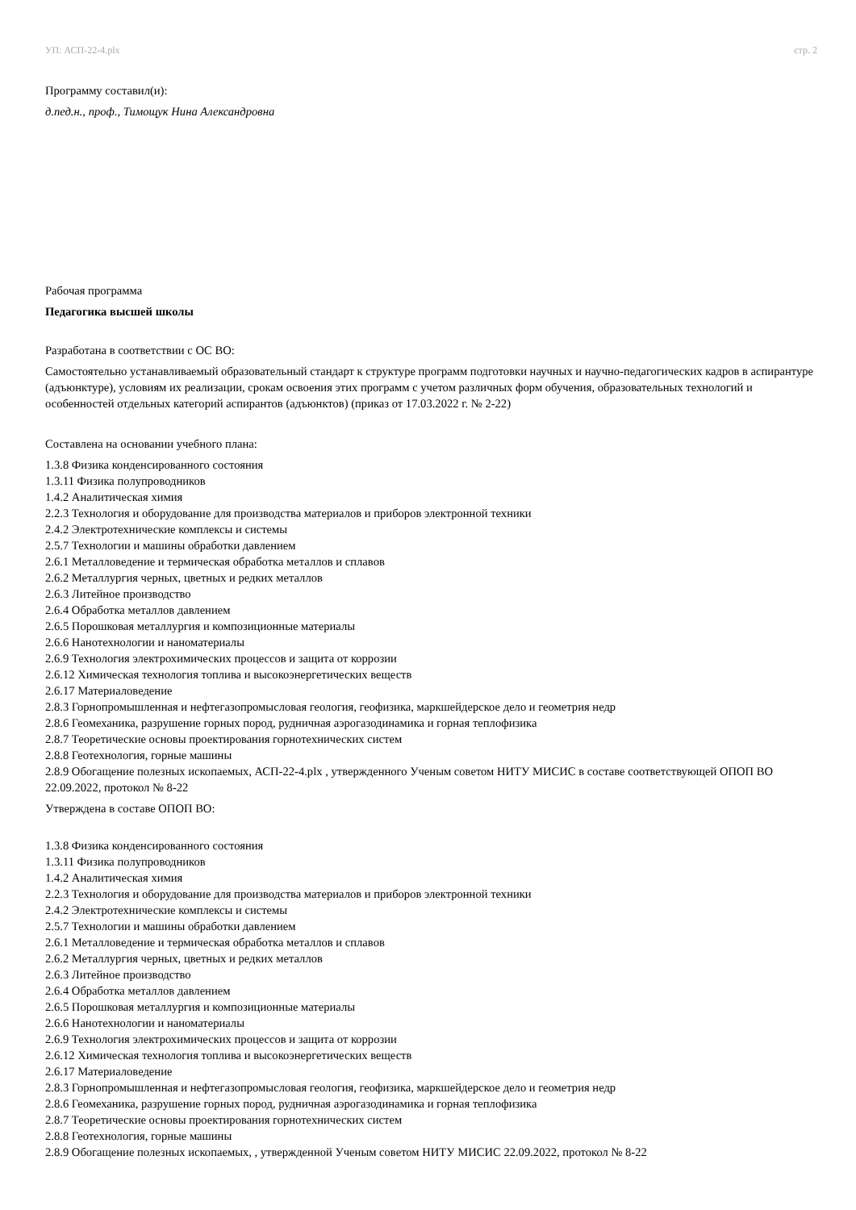УП: АСП-22-4.plx стр. 2
Программу составил(и):
д.пед.н., проф., Тимощук Нина Александровна
Рабочая программа
Педагогика высшей школы
Разработана в соответствии с ОС ВО:
Самостоятельно устанавливаемый образовательный стандарт к структуре программ подготовки научных и научно-педагогических кадров в аспирантуре (адъюнктуре), условиям их реализации, срокам освоения этих программ с учетом различных форм обучения, образовательных технологий и особенностей отдельных категорий аспирантов (адъюнктов) (приказ от 17.03.2022 г. № 2-22)
Составлена на основании учебного плана:
1.3.8 Физика конденсированного состояния
1.3.11 Физика полупроводников
1.4.2 Аналитическая химия
2.2.3 Технология и оборудование для производства материалов и приборов электронной техники
2.4.2 Электротехнические комплексы и системы
2.5.7 Технологии и машины обработки давлением
2.6.1 Металловедение и термическая обработка металлов и сплавов
2.6.2 Металлургия черных, цветных и редких металлов
2.6.3 Литейное производство
2.6.4 Обработка металлов давлением
2.6.5 Порошковая металлургия и композиционные материалы
2.6.6 Нанотехнологии и наноматериалы
2.6.9 Технология электрохимических процессов и защита от коррозии
2.6.12 Химическая технология топлива и высокоэнергетических веществ
2.6.17 Материаловедение
2.8.3 Горнопромышленная и нефтегазопромысловая геология, геофизика, маркшейдерское дело и геометрия недр
2.8.6 Геомеханика, разрушение горных пород, рудничная аэрогазодинамика и горная теплофизика
2.8.7 Теоретические основы проектирования горнотехнических систем
2.8.8 Геотехнология, горные машины
2.8.9 Обогащение полезных ископаемых, АСП-22-4.plx , утвержденного Ученым советом НИТУ МИСИС в составе соответствующей ОПОП ВО 22.09.2022, протокол № 8-22
Утверждена в составе ОПОП ВО:
1.3.8 Физика конденсированного состояния
1.3.11 Физика полупроводников
1.4.2 Аналитическая химия
2.2.3 Технология и оборудование для производства материалов и приборов электронной техники
2.4.2 Электротехнические комплексы и системы
2.5.7 Технологии и машины обработки давлением
2.6.1 Металловедение и термическая обработка металлов и сплавов
2.6.2 Металлургия черных, цветных и редких металлов
2.6.3 Литейное производство
2.6.4 Обработка металлов давлением
2.6.5 Порошковая металлургия и композиционные материалы
2.6.6 Нанотехнологии и наноматериалы
2.6.9 Технология электрохимических процессов и защита от коррозии
2.6.12 Химическая технология топлива и высокоэнергетических веществ
2.6.17 Материаловедение
2.8.3 Горнопромышленная и нефтегазопромысловая геология, геофизика, маркшейдерское дело и геометрия недр
2.8.6 Геомеханика, разрушение горных пород, рудничная аэрогазодинамика и горная теплофизика
2.8.7 Теоретические основы проектирования горнотехнических систем
2.8.8 Геотехнология, горные машины
2.8.9 Обогащение полезных ископаемых, , утвержденной Ученым советом НИТУ МИСИС 22.09.2022, протокол № 8-22